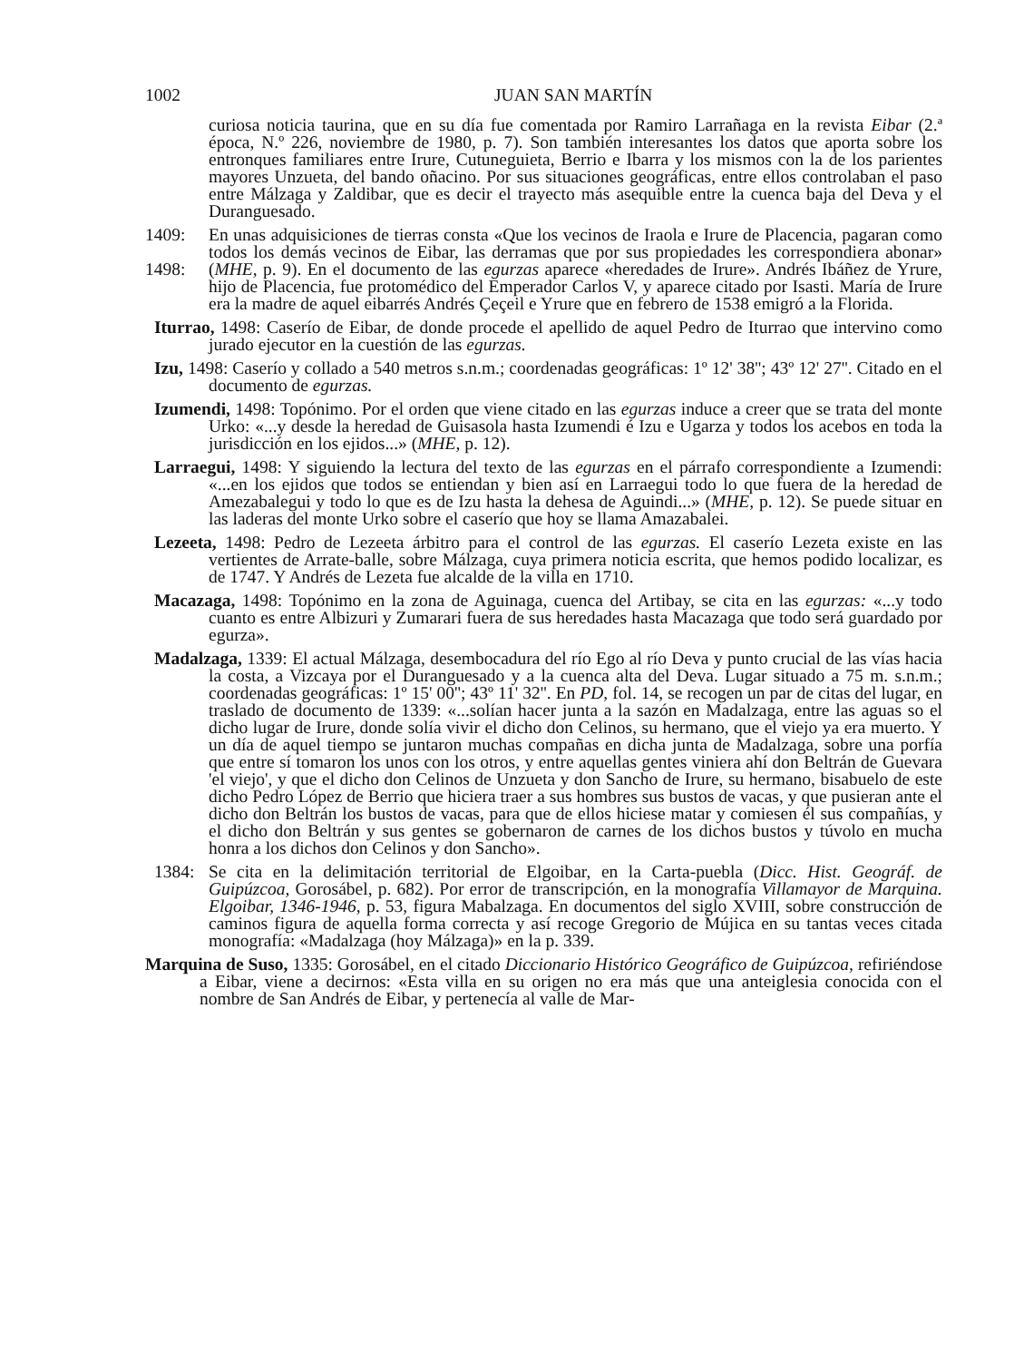1002 JUAN SAN MARTÍN
curiosa noticia taurina, que en su día fue comentada por Ramiro Larrañaga en la revista Eibar (2.ª época, N.º 226, noviembre de 1980, p. 7). Son también interesantes los datos que aporta sobre los entronques familiares entre Irure, Cutuneguieta, Berrio e Ibarra y los mismos con la de los parientes mayores Unzueta, del bando oñacino. Por sus situaciones geográficas, entre ellos controlaban el paso entre Málzaga y Zaldibar, que es decir el trayecto más asequible entre la cuenca baja del Deva y el Duranguesado.
1409:
1498:
En unas adquisiciones de tierras consta «Que los vecinos de Iraola e Irure de Placencia, pagaran como todos los demás vecinos de Eibar, las derramas que por sus propiedades les correspondiera abonar» (MHE, p. 9). En el documento de las egurzas aparece «heredades de Irure». Andrés Ibáñez de Yrure, hijo de Placencia, fue protomédico del Emperador Carlos V, y aparece citado por Isasti. María de Irure era la madre de aquel eibarrés Andrés Çeçeil e Yrure que en febrero de 1538 emigró a la Florida.
Iturrao, 1498: Caserío de Eibar, de donde procede el apellido de aquel Pedro de Iturrao que intervino como jurado ejecutor en la cuestión de las egurzas.
Izu, 1498: Caserío y collado a 540 metros s.n.m.; coordenadas geográficas: 1º 12' 38''; 43º 12' 27''. Citado en el documento de egurzas.
Izumendi, 1498: Topónimo. Por el orden que viene citado en las egurzas induce a creer que se trata del monte Urko: «...y desde la heredad de Guisasola hasta Izumendi é Izu e Ugarza y todos los acebos en toda la jurisdicción en los ejidos...» (MHE, p. 12).
Larraegui, 1498: Y siguiendo la lectura del texto de las egurzas en el párrafo correspondiente a Izumendi: «...en los ejidos que todos se entiendan y bien así en Larraegui todo lo que fuera de la heredad de Amezabalegui y todo lo que es de Izu hasta la dehesa de Aguindi...» (MHE, p. 12). Se puede situar en las laderas del monte Urko sobre el caserío que hoy se llama Amazabalei.
Lezeeta, 1498: Pedro de Lezeeta árbitro para el control de las egurzas. El caserío Lezeta existe en las vertientes de Arrate-balle, sobre Málzaga, cuya primera noticia escrita, que hemos podido localizar, es de 1747. Y Andrés de Lezeta fue alcalde de la villa en 1710.
Macazaga, 1498: Topónimo en la zona de Aguinaga, cuenca del Artibay, se cita en las egurzas: «...y todo cuanto es entre Albizuri y Zumarari fuera de sus heredades hasta Macazaga que todo será guardado por egurza».
Madalzaga, 1339: El actual Málzaga, desembocadura del río Ego al río Deva y punto crucial de las vías hacia la costa, a Vizcaya por el Duranguesado y a la cuenca alta del Deva. Lugar situado a 75 m. s.n.m.; coordenadas geográficas: 1º 15' 00''; 43º 11' 32''. En PD, fol. 14, se recogen un par de citas del lugar, en traslado de documento de 1339: «...solían hacer junta a la sazón en Madalzaga, entre las aguas so el dicho lugar de Irure, donde solía vivir el dicho don Celinos, su hermano, que el viejo ya era muerto. Y un día de aquel tiempo se juntaron muchas compañas en dicha junta de Madalzaga, sobre una porfía que entre sí tomaron los unos con los otros, y entre aquellas gentes viniera ahí don Beltrán de Guevara 'el viejo', y que el dicho don Celinos de Unzueta y don Sancho de Irure, su hermano, bisabuelo de este dicho Pedro López de Berrio que hiciera traer a sus hombres sus bustos de vacas, y que pusieran ante el dicho don Beltrán los bustos de vacas, para que de ellos hiciese matar y comiesen él sus compañías, y el dicho don Beltrán y sus gentes se gobernaron de carnes de los dichos bustos y túvolo en mucha honra a los dichos don Celinos y don Sancho».
1384: Se cita en la delimitación territorial de Elgoibar, en la Carta-puebla (Dicc. Hist. Geográf. de Guipúzcoa, Gorosábel, p. 682). Por error de transcripción, en la monografía Villamayor de Marquina. Elgoibar, 1346-1946, p. 53, figura Mabalzaga. En documentos del siglo XVIII, sobre construcción de caminos figura de aquella forma correcta y así recoge Gregorio de Mújica en su tantas veces citada monografía: «Madalzaga (hoy Málzaga)» en la p. 339.
Marquina de Suso, 1335: Gorosábel, en el citado Diccionario Histórico Geográfico de Guipúzcoa, refiriéndose a Eibar, viene a decirnos: «Esta villa en su origen no era más que una anteiglesia conocida con el nombre de San Andrés de Eibar, y pertenecía al valle de Mar-